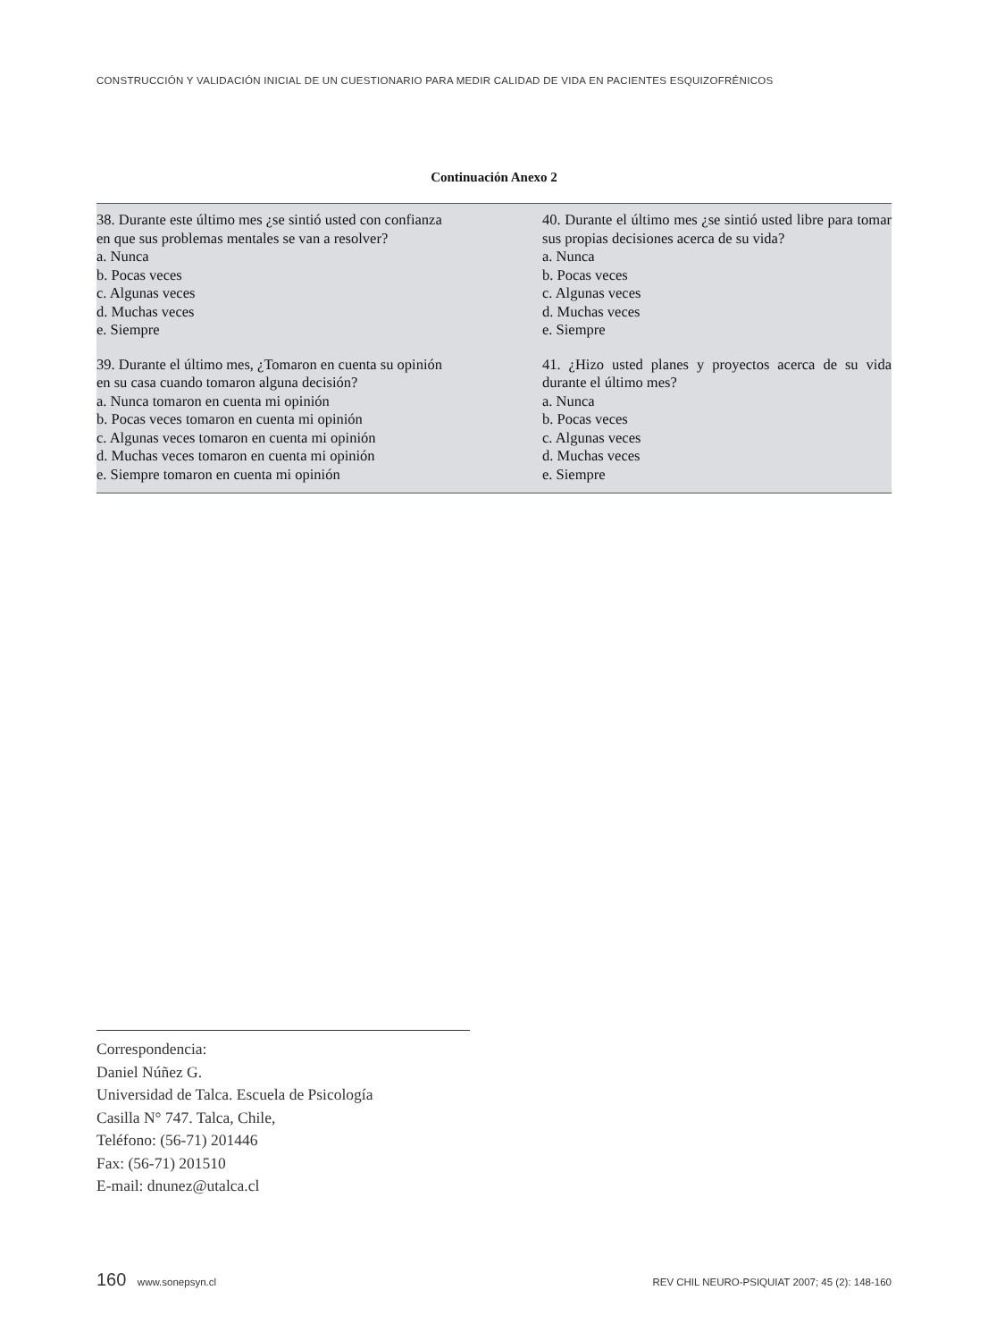CONSTRUCCIÓN Y VALIDACIÓN INICIAL DE UN CUESTIONARIO PARA MEDIR CALIDAD DE VIDA EN PACIENTES ESQUIZOFRÉNICOS
Continuación Anexo 2
| 38. Durante este último mes ¿se sintió usted con confianza en que sus problemas mentales se van a resolver? a. Nunca b. Pocas veces c. Algunas veces d. Muchas veces e. Siempre | 40. Durante el último mes ¿se sintió usted libre para tomar sus propias decisiones acerca de su vida? a. Nunca b. Pocas veces c. Algunas veces d. Muchas veces e. Siempre |
| 39. Durante el último mes, ¿Tomaron en cuenta su opinión en su casa cuando tomaron alguna decisión? a. Nunca tomaron en cuenta mi opinión b. Pocas veces tomaron en cuenta mi opinión c. Algunas veces tomaron en cuenta mi opinión d. Muchas veces tomaron en cuenta mi opinión e. Siempre tomaron en cuenta mi opinión | 41. ¿Hizo usted planes y proyectos acerca de su vida durante el último mes? a. Nunca b. Pocas veces c. Algunas veces d. Muchas veces e. Siempre |
Correspondencia:
Daniel Núñez G.
Universidad de Talca. Escuela de Psicología
Casilla N° 747. Talca, Chile,
Teléfono: (56-71) 201446
Fax: (56-71) 201510
E-mail: dnunez@utalca.cl
160 www.sonepsyn.cl REV CHIL NEURO-PSIQUIAT 2007; 45 (2): 148-160